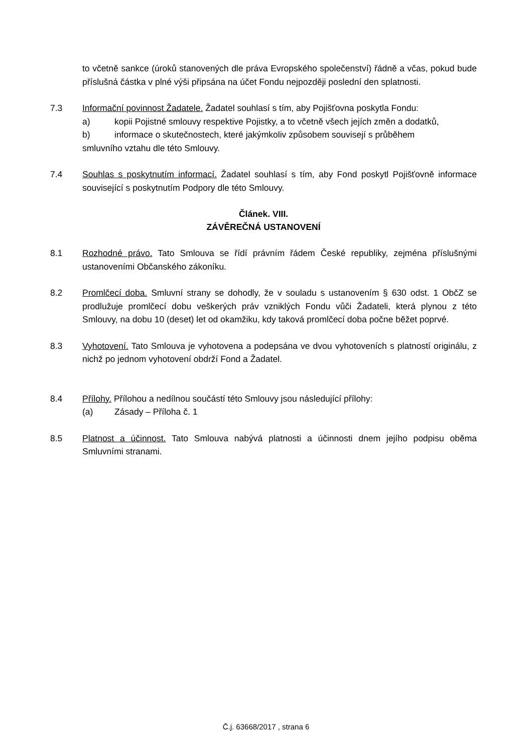to včetně sankce (úroků stanovených dle práva Evropského společenství) řádně a včas, pokud bude příslušná částka v plné výši připsána na účet Fondu nejpozději poslední den splatnosti.
7.3 Informační povinnost Žadatele. Žadatel souhlasí s tím, aby Pojišťovna poskytla Fondu:
a) kopii Pojistné smlouvy respektive Pojistky, a to včetně všech jejích změn a dodatků,
b) informace o skutečnostech, které jakýmkoliv způsobem souvisejí s průběhem
smluvního vztahu dle této Smlouvy.
7.4 Souhlas s poskytnutím informací. Žadatel souhlasí s tím, aby Fond poskytl Pojišťovně informace související s poskytnutím Podpory dle této Smlouvy.
Článek. VIII.
ZÁVĚREČNÁ USTANOVENÍ
8.1 Rozhodné právo. Tato Smlouva se řídí právním řádem České republiky, zejména příslušnými ustanoveními Občanského zákoníku.
8.2 Promlčecí doba. Smluvní strany se dohodly, že v souladu s ustanovením § 630 odst. 1 ObčZ se prodlužuje promlčecí dobu veškerých práv vzniklých Fondu vůči Žadateli, která plynou z této Smlouvy, na dobu 10 (deset) let od okamžiku, kdy taková promlčecí doba počne běžet poprvé.
8.3 Vyhotovení. Tato Smlouva je vyhotovena a podepsána ve dvou vyhotoveních s platností originálu, z nichž po jednom vyhotovení obdrží Fond a Žadatel.
8.4 Přílohy. Přílohou a nedílnou součástí této Smlouvy jsou následující přílohy:
(a) Zásady – Příloha č. 1
8.5 Platnost a účinnost. Tato Smlouva nabývá platnosti a účinnosti dnem jejího podpisu oběma Smluvními stranami.
Č.j. 63668/2017 , strana 6